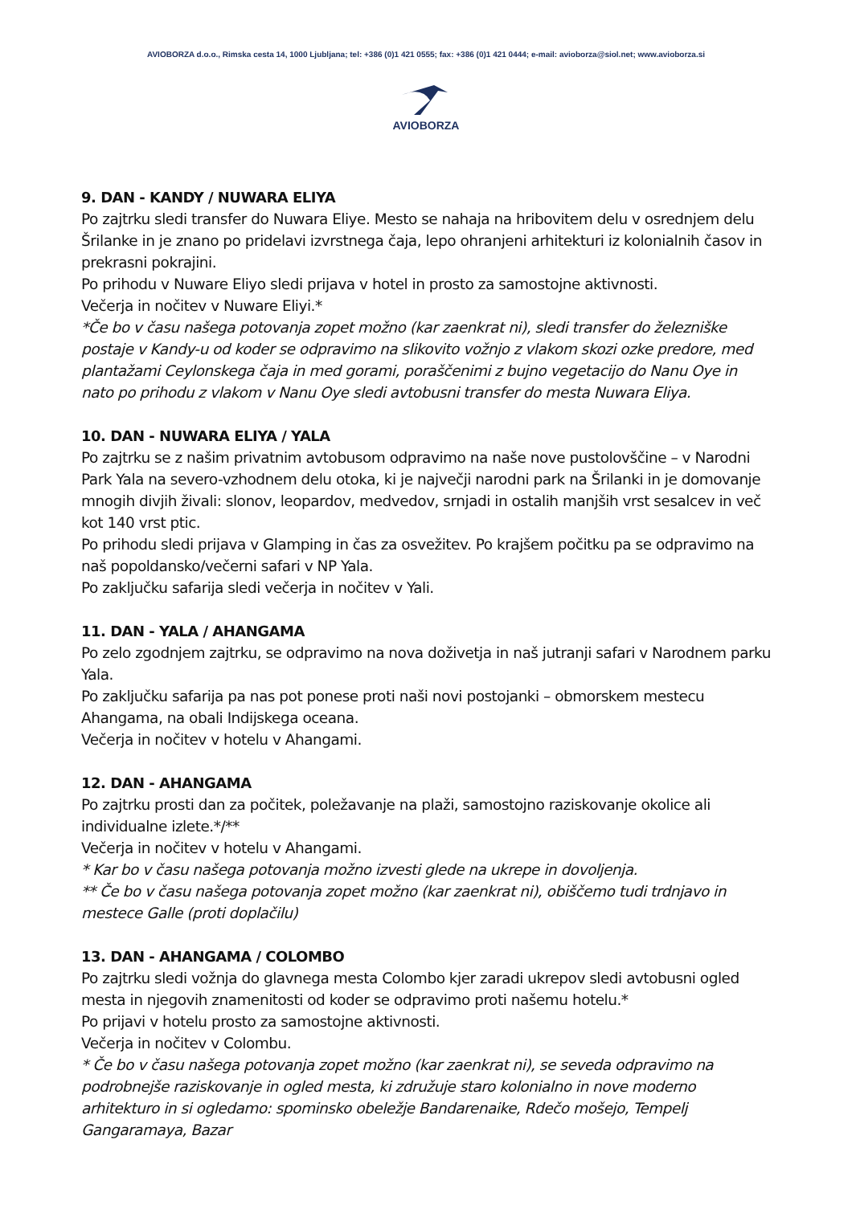AVIOBORZA d.o.o., Rimska cesta 14, 1000 Ljubljana; tel: +386 (0)1 421 0555; fax: +386 (0)1 421 0444; e-mail: avioborza@siol.net; www.avioborza.si
AVIOBORZA
9. DAN - KANDY / NUWARA ELIYA
Po zajtrku sledi transfer do Nuwara Eliye. Mesto se nahaja na hribovitem delu v osrednjem delu Šrilanke in je znano po pridelavi izvrstnega čaja, lepo ohranjeni arhitekturi iz kolonialnih časov in prekrasni pokrajini.
Po prihodu v Nuware Eliyo sledi prijava v hotel in prosto za samostojne aktivnosti.
Večerja in nočitev v Nuware Eliyi.*
*Če bo v času našega potovanja zopet možno (kar zaenkrat ni), sledi transfer do železniške postaje v Kandy-u od koder se odpravimo na slikovito vožnjo z vlakom skozi ozke predore, med plantažami Ceylonskega čaja in med gorami, poraščenimi z bujno vegetacijo do Nanu Oye in nato po prihodu z vlakom v Nanu Oye sledi avtobusni transfer do mesta Nuwara Eliya.
10. DAN - NUWARA ELIYA / YALA
Po zajtrku se z našim privatnim avtobusom odpravimo na naše nove pustolovščine – v Narodni Park Yala na severo-vzhodnem delu otoka, ki je največji narodni park na Šrilanki in je domovanje mnogih divjih živali: slonov, leopardov, medvedov, srnjadi in ostalih manjših vrst sesalcev in več kot 140 vrst ptic.
Po prihodu sledi prijava v Glamping in čas za osvežitev. Po krajšem počitku pa se odpravimo na naš popoldansko/večerni safari v NP Yala.
Po zaključku safarija sledi večerja in nočitev v Yali.
11. DAN - YALA / AHANGAMA
Po zelo zgodnjem zajtrku, se odpravimo na nova doživetja in naš jutranji safari v Narodnem parku Yala.
Po zaključku safarija pa nas pot ponese proti naši novi postojanki – obmorskem mestecu Ahangama, na obali Indijskega oceana.
Večerja in nočitev v hotelu v Ahangami.
12. DAN - AHANGAMA
Po zajtrku prosti dan za počitek, poležavanje na plaži, samostojno raziskovanje okolice ali individualne izlete.*/**
Večerja in nočitev v hotelu v Ahangami.
* Kar bo v času našega potovanja možno izvesti glede na ukrepe in dovoljenja.
** Če bo v času našega potovanja zopet možno (kar zaenkrat ni), obiščemo tudi trdnjavo in mestece Galle (proti doplačilu)
13. DAN - AHANGAMA / COLOMBO
Po zajtrku sledi vožnja do glavnega mesta Colombo kjer zaradi ukrepov sledi avtobusni ogled mesta in njegovih znamenitosti od koder se odpravimo proti našemu hotelu.*
Po prijavi v hotelu prosto za samostojne aktivnosti.
Večerja in nočitev v Colombu.
* Če bo v času našega potovanja zopet možno (kar zaenkrat ni), se seveda odpravimo na podrobnejše raziskovanje in ogled mesta, ki združuje staro kolonialno in nove moderno arhitekturo in si ogledamo: spominsko obeležje Bandarenaike, Rdečo mošejo, Tempelj Gangaramaya, Bazar